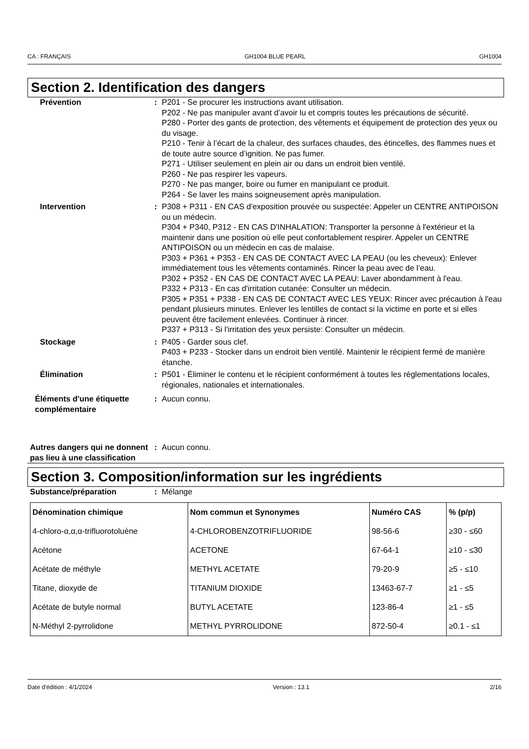CA : FRANÇAIS GH1004 BLUE PEARL GH1004
Section 2. Identification des dangers
Prévention : P201 - Se procurer les instructions avant utilisation.
P202 - Ne pas manipuler avant d’avoir lu et compris toutes les précautions de sécurité.
P280 - Porter des gants de protection, des vêtements et équipement de protection des yeux ou du visage.
P210 - Tenir à l’écart de la chaleur, des surfaces chaudes, des étincelles, des flammes nues et de toute autre source d’ignition. Ne pas fumer.
P271 - Utiliser seulement en plein air ou dans un endroit bien ventilé.
P260 - Ne pas respirer les vapeurs.
P270 - Ne pas manger, boire ou fumer en manipulant ce produit.
P264 - Se laver les mains soigneusement après manipulation.
Intervention : P308 + P311 - EN CAS d'exposition prouvée ou suspectée: Appeler un CENTRE ANTIPOISON ou un médecin.
P304 + P340, P312 - EN CAS D'INHALATION: Transporter la personne à l'extérieur et la maintenir dans une position où elle peut confortablement respirer. Appeler un CENTRE ANTIPOISON ou un médecin en cas de malaise.
P303 + P361 + P353 - EN CAS DE CONTACT AVEC LA PEAU (ou les cheveux): Enlever immédiatement tous les vêtements contaminés. Rincer la peau avec de l’eau.
P302 + P352 - EN CAS DE CONTACT AVEC LA PEAU: Laver abondamment à l'eau.
P332 + P313 - En cas d'irritation cutanée: Consulter un médecin.
P305 + P351 + P338 - EN CAS DE CONTACT AVEC LES YEUX: Rincer avec précaution à l'eau pendant plusieurs minutes. Enlever les lentilles de contact si la victime en porte et si elles peuvent être facilement enlevées. Continuer à rincer.
P337 + P313 - Si l'irritation des yeux persiste: Consulter un médecin.
Stockage : P405 - Garder sous clef.
P403 + P233 - Stocker dans un endroit bien ventilé. Maintenir le récipient fermé de manière étanche.
Élimination : P501 - Éliminer le contenu et le récipient conformément à toutes les réglementations locales, régionales, nationales et internationales.
Éléments d'une étiquette complémentaire
: Aucun connu.
Autres dangers qui ne donnent pas lieu à une classification
: Aucun connu.
Section 3. Composition/information sur les ingrédients
Substance/préparation : Mélange
| Dénomination chimique | Nom commun et Synonymes | Numéro CAS | % (p/p) |
| --- | --- | --- | --- |
| 4-chloro-α,α,α-trifluorotoluène | 4-CHLOROBENZOTRIFLUORIDE | 98-56-6 | ≥30 - ≤60 |
| Acétone | ACETONE | 67-64-1 | ≥10 - ≤30 |
| Acétate de méthyle | METHYL ACETATE | 79-20-9 | ≥5 - ≤10 |
| Titane, dioxyde de | TITANIUM DIOXIDE | 13463-67-7 | ≥1 - ≤5 |
| Acétate de butyle normal | BUTYL ACETATE | 123-86-4 | ≥1 - ≤5 |
| N-Méthyl 2-pyrrolidone | METHYL PYRROLIDONE | 872-50-4 | ≥0.1 - ≤1 |
Date d'édition : 4/1/2024 Version : 13.1 2/16